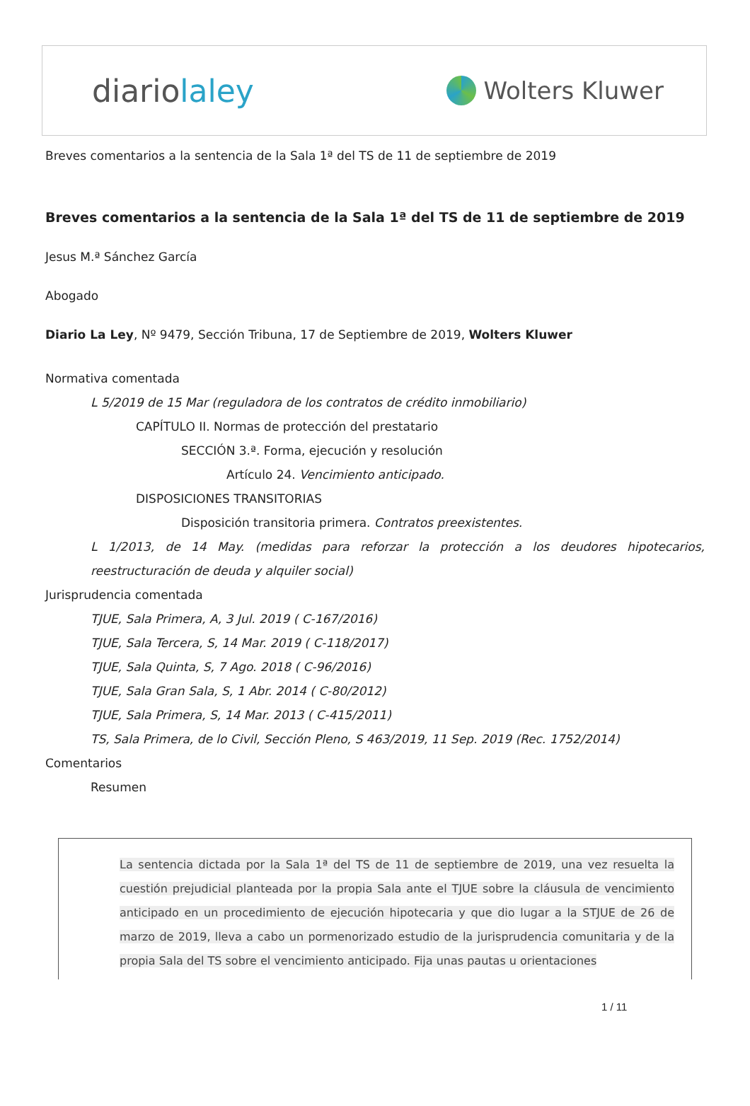diariolaley
Wolters Kluwer
Breves comentarios a la sentencia de la Sala 1ª del TS de 11 de septiembre de 2019
Breves comentarios a la sentencia de la Sala 1ª del TS de 11 de septiembre de 2019
Jesus M.ª Sánchez García
Abogado
Diario La Ley, Nº 9479, Sección Tribuna, 17 de Septiembre de 2019, Wolters Kluwer
Normativa comentada
L 5/2019 de 15 Mar (reguladora de los contratos de crédito inmobiliario)
CAPÍTULO II. Normas de protección del prestatario
SECCIÓN 3.ª. Forma, ejecución y resolución
Artículo 24. Vencimiento anticipado.
DISPOSICIONES TRANSITORIAS
Disposición transitoria primera. Contratos preexistentes.
L 1/2013, de 14 May. (medidas para reforzar la protección a los deudores hipotecarios, reestructuración de deuda y alquiler social)
Jurisprudencia comentada
TJUE, Sala Primera, A, 3 Jul. 2019 ( C-167/2016)
TJUE, Sala Tercera, S, 14 Mar. 2019 ( C-118/2017)
TJUE, Sala Quinta, S, 7 Ago. 2018 ( C-96/2016)
TJUE, Sala Gran Sala, S, 1 Abr. 2014 ( C-80/2012)
TJUE, Sala Primera, S, 14 Mar. 2013 ( C-415/2011)
TS, Sala Primera, de lo Civil, Sección Pleno, S 463/2019, 11 Sep. 2019 (Rec. 1752/2014)
Comentarios
Resumen
La sentencia dictada por la Sala 1ª del TS de 11 de septiembre de 2019, una vez resuelta la cuestión prejudicial planteada por la propia Sala ante el TJUE sobre la cláusula de vencimiento anticipado en un procedimiento de ejecución hipotecaria y que dio lugar a la STJUE de 26 de marzo de 2019, lleva a cabo un pormenorizado estudio de la jurisprudencia comunitaria y de la propia Sala del TS sobre el vencimiento anticipado. Fija unas pautas u orientaciones
1 / 11